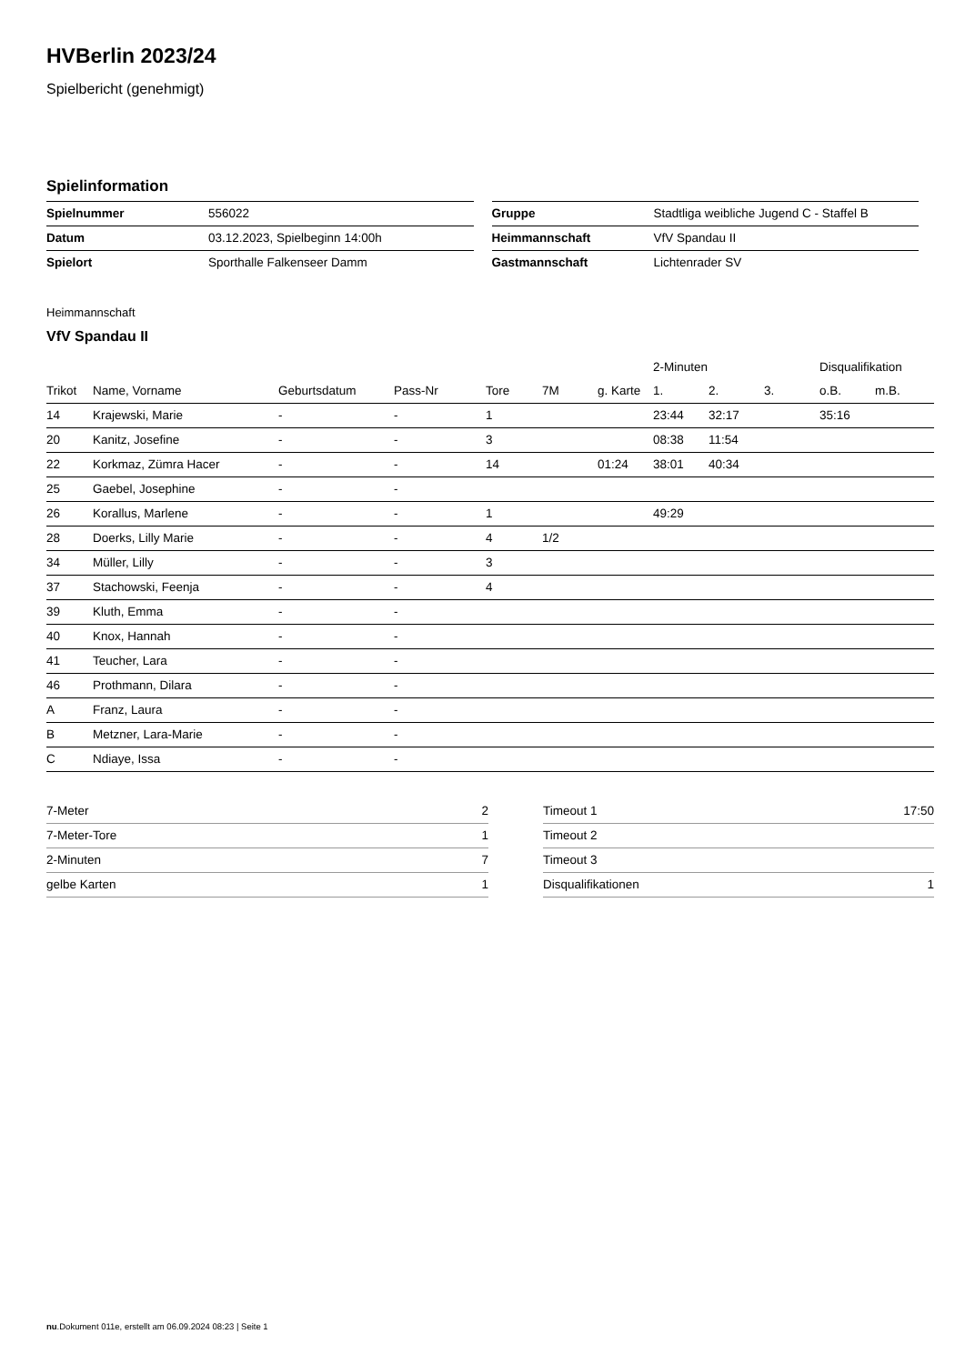HVBerlin 2023/24
Spielbericht (genehmigt)
Spielinformation
| Spielnummer | 556022 |
| Datum | 03.12.2023, Spielbeginn 14:00h |
| Spielort | Sporthalle Falkenseer Damm |
| Gruppe | Stadtliga weibliche Jugend C - Staffel B |
| Heimmannschaft | VfV Spandau II |
| Gastmannschaft | Lichtenrader SV |
Heimmannschaft
VfV Spandau II
| | | | | | | | 2-Minuten | | | Disqualifikation | |
| --- | --- | --- | --- | --- | --- | --- | --- | --- | --- | --- | --- |
| Trikot | Name, Vorname | Geburtsdatum | Pass-Nr | Tore | 7M | g. Karte | 1. | 2. | 3. | o.B. | m.B. |
| 14 | Krajewski, Marie | - | - | 1 | | | 23:44 | 32:17 | | 35:16 | |
| 20 | Kanitz, Josefine | - | - | 3 | | | 08:38 | 11:54 | | | |
| 22 | Korkmaz, Zümra Hacer | - | - | 14 | | 01:24 | 38:01 | 40:34 | | | |
| 25 | Gaebel, Josephine | - | - | | | | | | | | |
| 26 | Korallus, Marlene | - | - | 1 | | | 49:29 | | | | |
| 28 | Doerks, Lilly Marie | - | - | 4 | 1/2 | | | | | | |
| 34 | Müller, Lilly | - | - | 3 | | | | | | | |
| 37 | Stachowski, Feenja | - | - | 4 | | | | | | | |
| 39 | Kluth, Emma | - | - | | | | | | | | |
| 40 | Knox, Hannah | - | - | | | | | | | | |
| 41 | Teucher, Lara | - | - | | | | | | | | |
| 46 | Prothmann, Dilara | - | - | | | | | | | | |
| A | Franz, Laura | - | - | | | | | | | | |
| B | Metzner, Lara-Marie | - | - | | | | | | | | |
| C | Ndiaye, Issa | - | - | | | | | | | | |
| 7-Meter | 2 |
| 7-Meter-Tore | 1 |
| 2-Minuten | 7 |
| gelbe Karten | 1 |
| Timeout 1 | 17:50 |
| Timeout 2 | |
| Timeout 3 | |
| Disqualifikationen | 1 |
nu.Dokument 011e, erstellt am 06.09.2024 08:23 | Seite 1